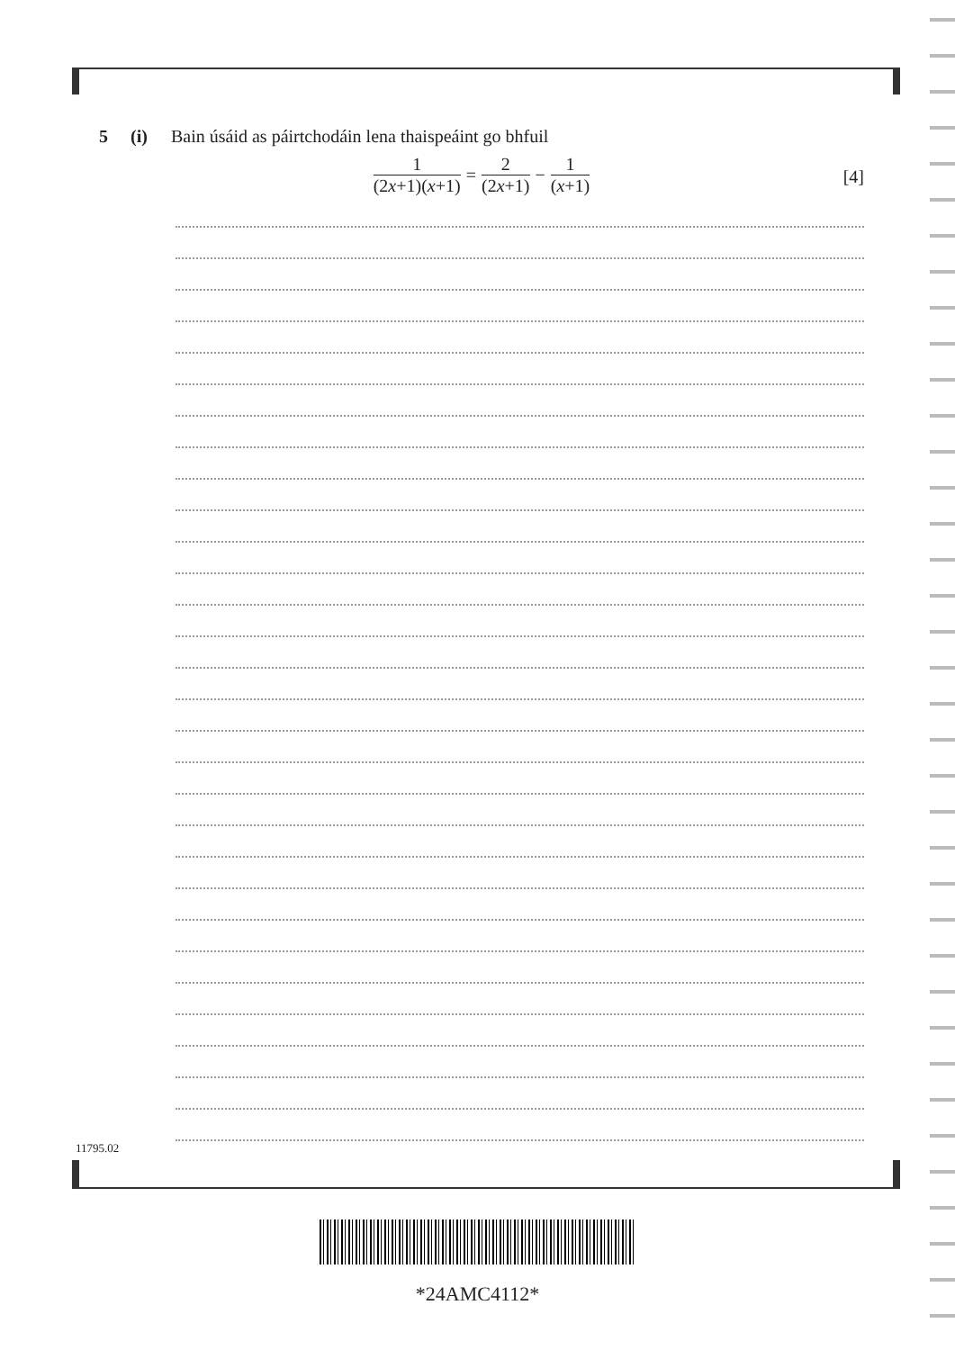5 (i) Bain úsáid as páirtchodáin lena thaispeáint go bhfuil
1 (2x+1)(x+1) = 2 (2x+1) − 1 (x+1)
[4]
11795.02
*24AMC4112*